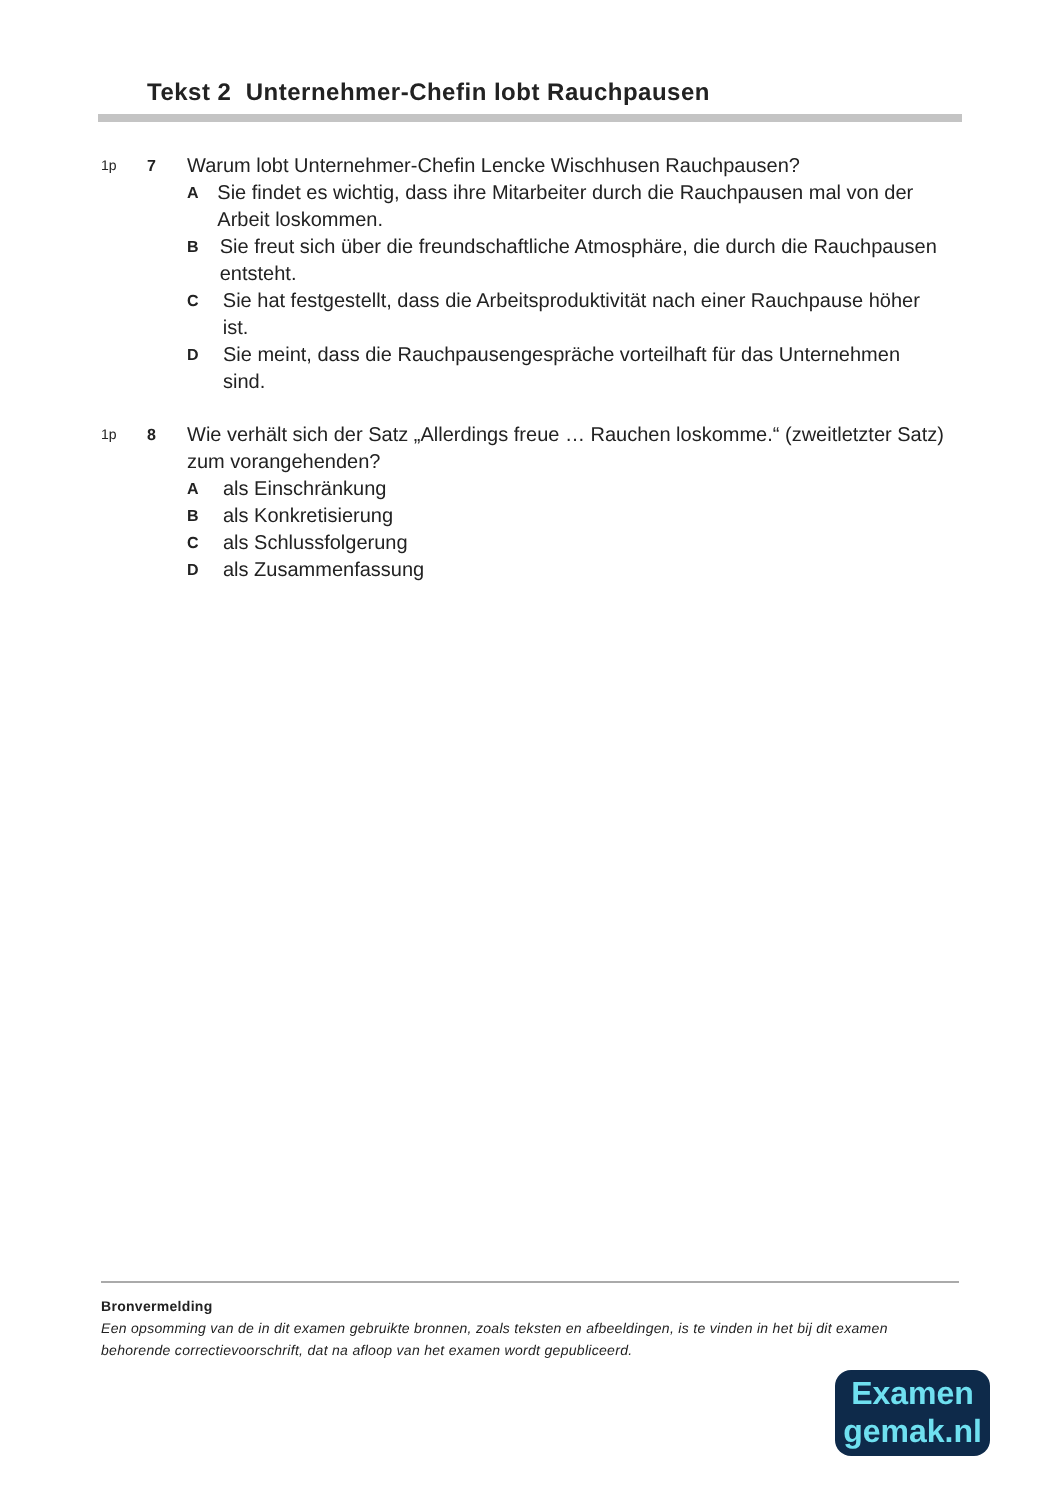Tekst 2 Unternehmer-Chefin lobt Rauchpausen
1p 7
Warum lobt Unternehmer-Chefin Lencke Wischhusen Rauchpausen?
A
Sie findet es wichtig, dass ihre Mitarbeiter durch die Rauchpausen mal von der Arbeit loskommen.
B
Sie freut sich über die freundschaftliche Atmosphäre, die durch die Rauchpausen entsteht.
C
Sie hat festgestellt, dass die Arbeitsproduktivität nach einer Rauchpause höher ist.
D
Sie meint, dass die Rauchpausengespräche vorteilhaft für das Unternehmen sind.
1p 8
Wie verhält sich der Satz „Allerdings freue … Rauchen loskomme.“ (zweitletzter Satz) zum vorangehenden?
A
als Einschränkung
B
als Konkretisierung
C
als Schlussfolgerung
D
als Zusammenfassung
Bronvermelding
Een opsomming van de in dit examen gebruikte bronnen, zoals teksten en afbeeldingen, is te vinden in het bij dit examen behorende correctievoorschrift, dat na afloop van het examen wordt gepubliceerd.
Examen
gemak.nl